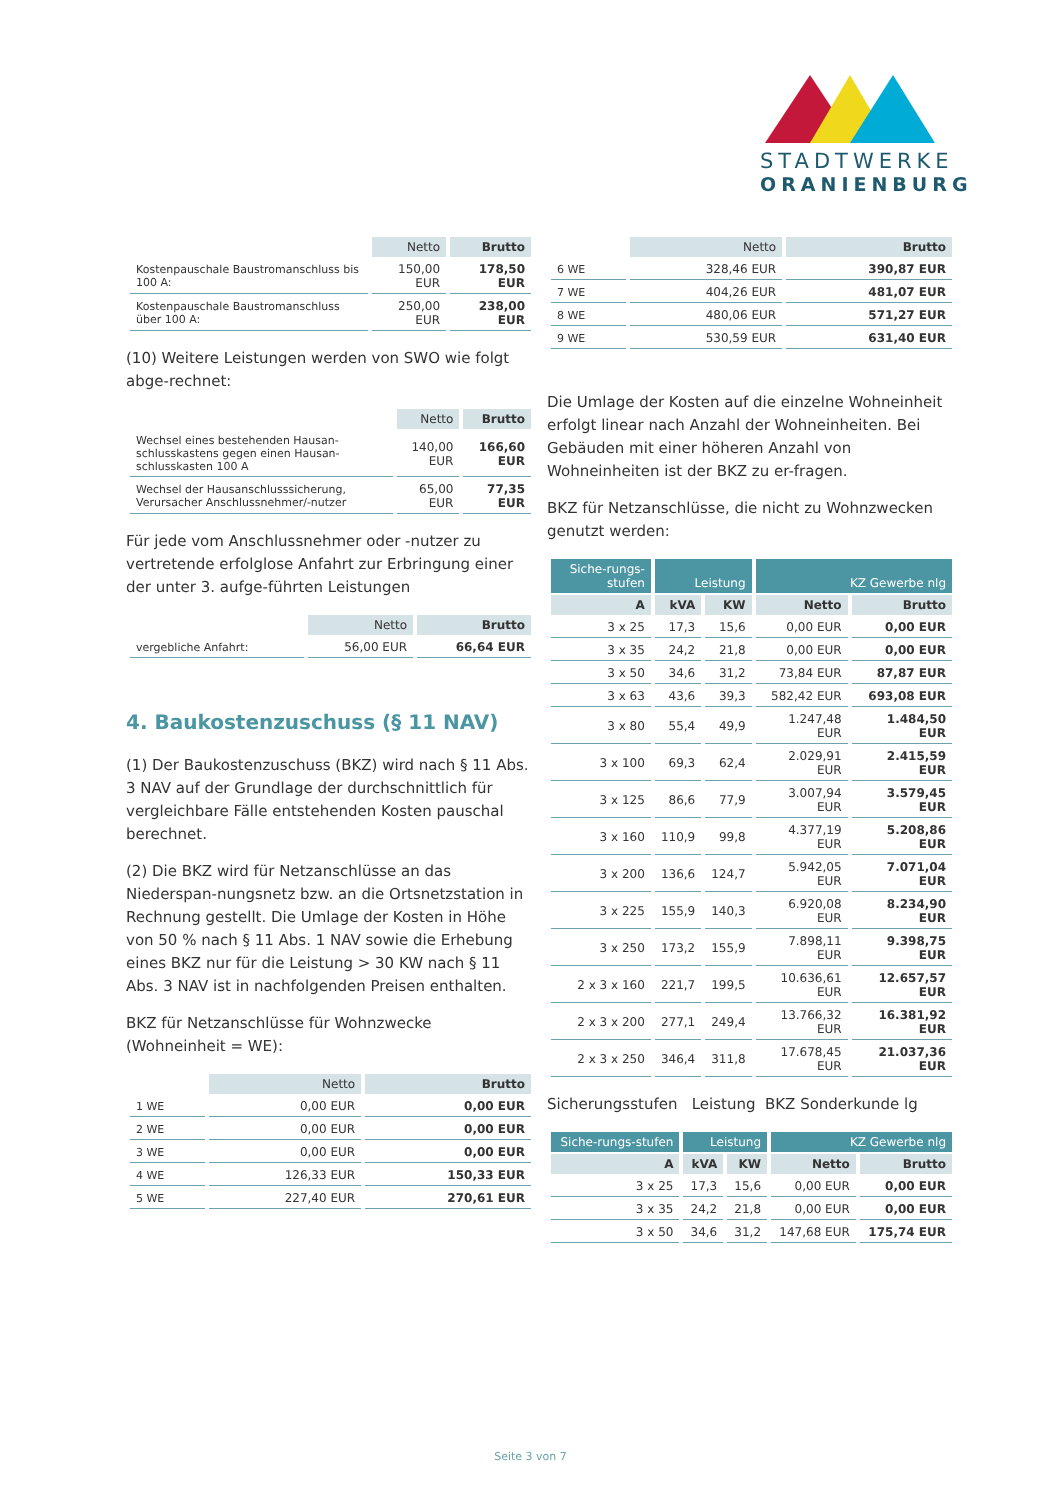STADTWERKE
ORANIENBURG
| | Netto | Brutto |
| --- | --- | --- |
| Kostenpauschale Baustromanschluss bis 100 A: | 150,00 EUR | 178,50 EUR |
| Kostenpauschale Baustromanschluss über 100 A: | 250,00 EUR | 238,00 EUR |
(10) Weitere Leistungen werden von SWO wie folgt abge-rechnet:
| | Netto | Brutto |
| --- | --- | --- |
| Wechsel eines bestehenden Hausan-schlusskastens gegen einen Hausan-schlusskasten 100 A | 140,00 EUR | 166,60 EUR |
| Wechsel der Hausanschlusssicherung, Verursacher Anschlussnehmer/-nutzer | 65,00 EUR | 77,35 EUR |
Für jede vom Anschlussnehmer oder -nutzer zu vertretende erfolglose Anfahrt zur Erbringung einer der unter 3. aufge-führten Leistungen
| | Netto | Brutto |
| --- | --- | --- |
| vergebliche Anfahrt: | 56,00 EUR | 66,64 EUR |
4. Baukostenzuschuss (§ 11 NAV)
(1) Der Baukostenzuschuss (BKZ) wird nach § 11 Abs. 3 NAV auf der Grundlage der durchschnittlich für vergleichbare Fälle entstehenden Kosten pauschal berechnet.
(2) Die BKZ wird für Netzanschlüsse an das Niederspan-nungsnetz bzw. an die Ortsnetzstation in Rechnung gestellt. Die Umlage der Kosten in Höhe von 50 % nach § 11 Abs. 1 NAV sowie die Erhebung eines BKZ nur für die Leistung > 30 KW nach § 11 Abs. 3 NAV ist in nachfolgenden Preisen enthalten.
BKZ für Netzanschlüsse für Wohnzwecke (Wohneinheit = WE):
| | Netto | Brutto |
| --- | --- | --- |
| 1 WE | 0,00 EUR | 0,00 EUR |
| 2 WE | 0,00 EUR | 0,00 EUR |
| 3 WE | 0,00 EUR | 0,00 EUR |
| 4 WE | 126,33 EUR | 150,33 EUR |
| 5 WE | 227,40 EUR | 270,61 EUR |
| | Netto | Brutto |
| --- | --- | --- |
| 6 WE | 328,46 EUR | 390,87 EUR |
| 7 WE | 404,26 EUR | 481,07 EUR |
| 8 WE | 480,06 EUR | 571,27 EUR |
| 9 WE | 530,59 EUR | 631,40 EUR |
Die Umlage der Kosten auf die einzelne Wohneinheit erfolgt linear nach Anzahl der Wohneinheiten. Bei Gebäuden mit einer höheren Anzahl von Wohneinheiten ist der BKZ zu er-fragen.
BKZ für Netzanschlüsse, die nicht zu Wohnzwecken genutzt werden:
| Siche-rungs-stufen | Leistung | | KZ Gewerbe nlg | |
| --- | --- | --- | --- | --- |
| A | kVA | KW | Netto | Brutto |
| 3 x 25 | 17,3 | 15,6 | 0,00 EUR | 0,00 EUR |
| 3 x 35 | 24,2 | 21,8 | 0,00 EUR | 0,00 EUR |
| 3 x 50 | 34,6 | 31,2 | 73,84 EUR | 87,87 EUR |
| 3 x 63 | 43,6 | 39,3 | 582,42 EUR | 693,08 EUR |
| 3 x 80 | 55,4 | 49,9 | 1.247,48 EUR | 1.484,50 EUR |
| 3 x 100 | 69,3 | 62,4 | 2.029,91 EUR | 2.415,59 EUR |
| 3 x 125 | 86,6 | 77,9 | 3.007,94 EUR | 3.579,45 EUR |
| 3 x 160 | 110,9 | 99,8 | 4.377,19 EUR | 5.208,86 EUR |
| 3 x 200 | 136,6 | 124,7 | 5.942,05 EUR | 7.071,04 EUR |
| 3 x 225 | 155,9 | 140,3 | 6.920,08 EUR | 8.234,90 EUR |
| 3 x 250 | 173,2 | 155,9 | 7.898,11 EUR | 9.398,75 EUR |
| 2 x 3 x 160 | 221,7 | 199,5 | 10.636,61 EUR | 12.657,57 EUR |
| 2 x 3 x 200 | 277,1 | 249,4 | 13.766,32 EUR | 16.381,92 EUR |
| 2 x 3 x 250 | 346,4 | 311,8 | 17.678,45 EUR | 21.037,36 EUR |
Sicherungsstufen Leistung BKZ Sonderkunde lg
| Siche-rungs-stufen | Leistung | | KZ Gewerbe nlg | |
| --- | --- | --- | --- | --- |
| A | kVA | KW | Netto | Brutto |
| 3 x 25 | 17,3 | 15,6 | 0,00 EUR | 0,00 EUR |
| 3 x 35 | 24,2 | 21,8 | 0,00 EUR | 0,00 EUR |
| 3 x 50 | 34,6 | 31,2 | 147,68 EUR | 175,74 EUR |
Seite 3 von 7